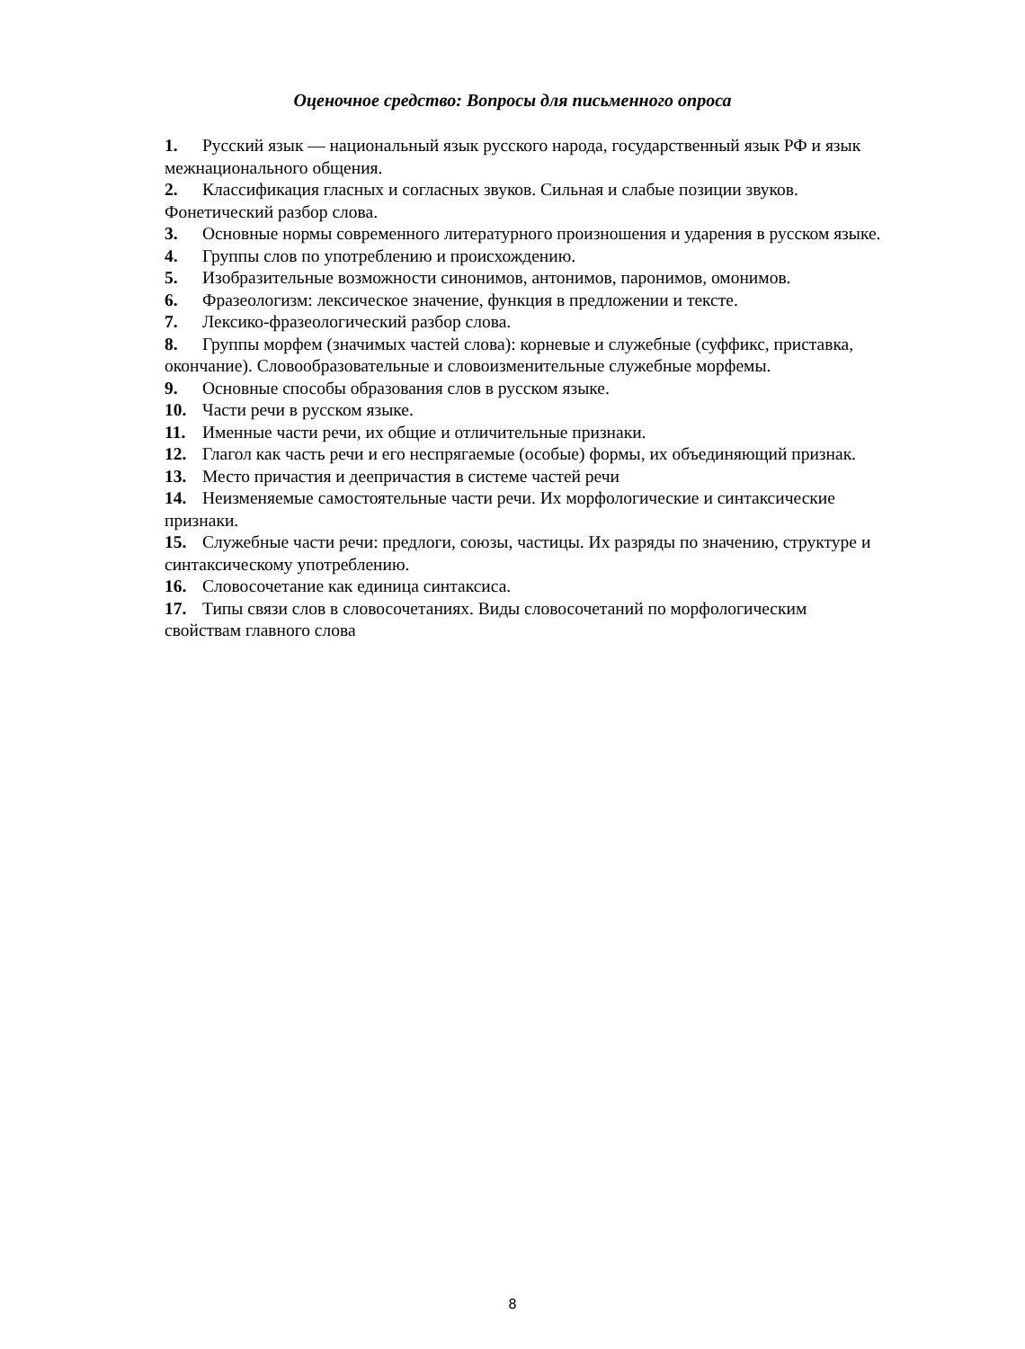Оценочное средство: Вопросы для письменного опроса
1. Русский язык — национальный язык русского народа, государственный язык РФ и язык межнационального общения.
2. Классификация гласных и согласных звуков. Сильная и слабые позиции звуков. Фонетический разбор слова.
3. Основные нормы современного литературного произношения и ударения в русском языке.
4. Группы слов по употреблению и происхождению.
5. Изобразительные возможности синонимов, антонимов, паронимов, омонимов.
6. Фразеологизм: лексическое значение, функция в предложении и тексте.
7. Лексико-фразеологический разбор слова.
8. Группы морфем (значимых частей слова): корневые и служебные (суффикс, приставка, окончание). Словообразовательные и словоизменительные служебные морфемы.
9. Основные способы образования слов в русском языке.
10. Части речи в русском языке.
11. Именные части речи, их общие и отличительные признаки.
12. Глагол как часть речи и его неспрягаемые (особые) формы, их объединяющий признак.
13. Место причастия и деепричастия в системе частей речи
14. Неизменяемые самостоятельные части речи. Их морфологические и синтаксические признаки.
15. Служебные части речи: предлоги, союзы, частицы. Их разряды по значению, структуре и синтаксическому употреблению.
16. Словосочетание как единица синтаксиса.
17. Типы связи слов в словосочетаниях. Виды словосочетаний по морфологическим свойствам главного слова
8